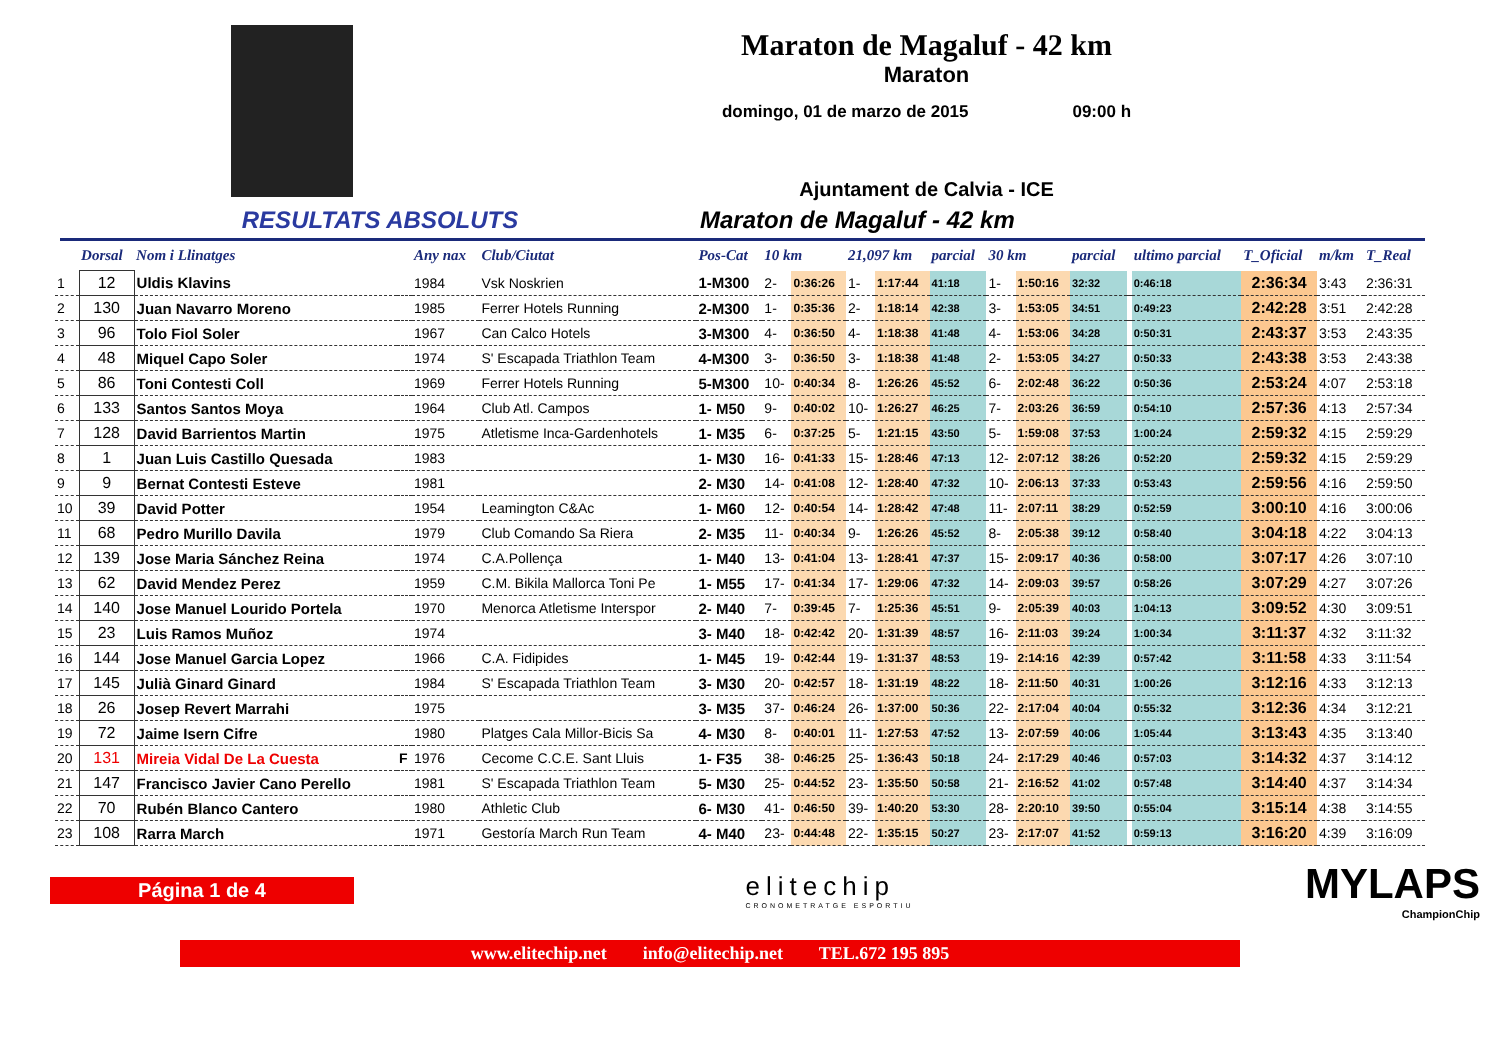Maraton de Magaluf - 42 km
Maraton
domingo, 01 de marzo de 2015 09:00 h
Ajuntament de Calvia - ICE
RESULTATS ABSOLUTS Maraton de Magaluf - 42 km
| | Dorsal | Nom i Llinatges | | Any nax | Club/Ciutat | Pos-Cat | 10 km | | 21,097 km | | parcial | 30 km | | parcial | | ultimo parcial | T_Oficial | m/km | T_Real |
| --- | --- | --- | --- | --- | --- | --- | --- | --- | --- | --- | --- | --- | --- | --- | --- | --- | --- | --- | --- |
| 1 | 12 | Uldis Klavins | | 1984 | Vsk Noskrien | 1-M300 | 2- | 0:36:26 | 1- | 1:17:44 | 41:18 | 1- | 1:50:16 | 32:32 | | 0:46:18 | 2:36:34 | 3:43 | 2:36:31 |
| 2 | 130 | Juan Navarro Moreno | | 1985 | Ferrer Hotels Running | 2-M300 | 1- | 0:35:36 | 2- | 1:18:14 | 42:38 | 3- | 1:53:05 | 34:51 | | 0:49:23 | 2:42:28 | 3:51 | 2:42:28 |
| 3 | 96 | Tolo Fiol Soler | | 1967 | Can Calco Hotels | 3-M300 | 4- | 0:36:50 | 4- | 1:18:38 | 41:48 | 4- | 1:53:06 | 34:28 | | 0:50:31 | 2:43:37 | 3:53 | 2:43:35 |
| 4 | 48 | Miquel Capo Soler | | 1974 | S' Escapada Triathlon Team | 4-M300 | 3- | 0:36:50 | 3- | 1:18:38 | 41:48 | 2- | 1:53:05 | 34:27 | | 0:50:33 | 2:43:38 | 3:53 | 2:43:38 |
| 5 | 86 | Toni Contesti Coll | | 1969 | Ferrer Hotels Running | 5-M300 | 10- | 0:40:34 | 8- | 1:26:26 | 45:52 | 6- | 2:02:48 | 36:22 | | 0:50:36 | 2:53:24 | 4:07 | 2:53:18 |
| 6 | 133 | Santos Santos Moya | | 1964 | Club Atl. Campos | 1- M50 | 9- | 0:40:02 | 10- | 1:26:27 | 46:25 | 7- | 2:03:26 | 36:59 | | 0:54:10 | 2:57:36 | 4:13 | 2:57:34 |
| 7 | 128 | David Barrientos Martin | | 1975 | Atletisme Inca-Gardenhotels | 1- M35 | 6- | 0:37:25 | 5- | 1:21:15 | 43:50 | 5- | 1:59:08 | 37:53 | | 1:00:24 | 2:59:32 | 4:15 | 2:59:29 |
| 8 | 1 | Juan Luis Castillo Quesada | | 1983 | | 1- M30 | 16- | 0:41:33 | 15- | 1:28:46 | 47:13 | 12- | 2:07:12 | 38:26 | | 0:52:20 | 2:59:32 | 4:15 | 2:59:29 |
| 9 | 9 | Bernat Contesti Esteve | | 1981 | | 2- M30 | 14- | 0:41:08 | 12- | 1:28:40 | 47:32 | 10- | 2:06:13 | 37:33 | | 0:53:43 | 2:59:56 | 4:16 | 2:59:50 |
| 10 | 39 | David Potter | | 1954 | Leamington C&Ac | 1- M60 | 12- | 0:40:54 | 14- | 1:28:42 | 47:48 | 11- | 2:07:11 | 38:29 | | 0:52:59 | 3:00:10 | 4:16 | 3:00:06 |
| 11 | 68 | Pedro Murillo Davila | | 1979 | Club Comando Sa Riera | 2- M35 | 11- | 0:40:34 | 9- | 1:26:26 | 45:52 | 8- | 2:05:38 | 39:12 | | 0:58:40 | 3:04:18 | 4:22 | 3:04:13 |
| 12 | 139 | Jose Maria Sánchez Reina | | 1974 | C.A.Pollença | 1- M40 | 13- | 0:41:04 | 13- | 1:28:41 | 47:37 | 15- | 2:09:17 | 40:36 | | 0:58:00 | 3:07:17 | 4:26 | 3:07:10 |
| 13 | 62 | David Mendez Perez | | 1959 | C.M. Bikila Mallorca Toni Pe | 1- M55 | 17- | 0:41:34 | 17- | 1:29:06 | 47:32 | 14- | 2:09:03 | 39:57 | | 0:58:26 | 3:07:29 | 4:27 | 3:07:26 |
| 14 | 140 | Jose Manuel Lourido Portela | | 1970 | Menorca Atletisme Interspor | 2- M40 | 7- | 0:39:45 | 7- | 1:25:36 | 45:51 | 9- | 2:05:39 | 40:03 | | 1:04:13 | 3:09:52 | 4:30 | 3:09:51 |
| 15 | 23 | Luis Ramos Muñoz | | 1974 | | 3- M40 | 18- | 0:42:42 | 20- | 1:31:39 | 48:57 | 16- | 2:11:03 | 39:24 | | 1:00:34 | 3:11:37 | 4:32 | 3:11:32 |
| 16 | 144 | Jose Manuel Garcia Lopez | | 1966 | C.A. Fidipides | 1- M45 | 19- | 0:42:44 | 19- | 1:31:37 | 48:53 | 19- | 2:14:16 | 42:39 | | 0:57:42 | 3:11:58 | 4:33 | 3:11:54 |
| 17 | 145 | Julià Ginard Ginard | | 1984 | S' Escapada Triathlon Team | 3- M30 | 20- | 0:42:57 | 18- | 1:31:19 | 48:22 | 18- | 2:11:50 | 40:31 | | 1:00:26 | 3:12:16 | 4:33 | 3:12:13 |
| 18 | 26 | Josep Revert Marrahi | | 1975 | | 3- M35 | 37- | 0:46:24 | 26- | 1:37:00 | 50:36 | 22- | 2:17:04 | 40:04 | | 0:55:32 | 3:12:36 | 4:34 | 3:12:21 |
| 19 | 72 | Jaime Isern Cifre | | 1980 | Platges Cala Millor-Bicis Sa | 4- M30 | 8- | 0:40:01 | 11- | 1:27:53 | 47:52 | 13- | 2:07:59 | 40:06 | | 1:05:44 | 3:13:43 | 4:35 | 3:13:40 |
| 20 | 131 | Mireia Vidal De La Cuesta | F | 1976 | Cecome C.C.E. Sant Lluis | 1- F35 | 38- | 0:46:25 | 25- | 1:36:43 | 50:18 | 24- | 2:17:29 | 40:46 | | 0:57:03 | 3:14:32 | 4:37 | 3:14:12 |
| 21 | 147 | Francisco Javier Cano Perello | | 1981 | S' Escapada Triathlon Team | 5- M30 | 25- | 0:44:52 | 23- | 1:35:50 | 50:58 | 21- | 2:16:52 | 41:02 | | 0:57:48 | 3:14:40 | 4:37 | 3:14:34 |
| 22 | 70 | Rubén Blanco Cantero | | 1980 | Athletic Club | 6- M30 | 41- | 0:46:50 | 39- | 1:40:20 | 53:30 | 28- | 2:20:10 | 39:50 | | 0:55:04 | 3:15:14 | 4:38 | 3:14:55 |
| 23 | 108 | Rarra March | | 1971 | Gestoría March Run Team | 4- M40 | 23- | 0:44:48 | 22- | 1:35:15 | 50:27 | 23- | 2:17:07 | 41:52 | | 0:59:13 | 3:16:20 | 4:39 | 3:16:09 |
Página 1 de 4
elitechip
CRONOMETRATGE ESPORTIU
MYLAPS
ChampionChip
www.elitechip.net info@elitechip.net TEL.672 195 895